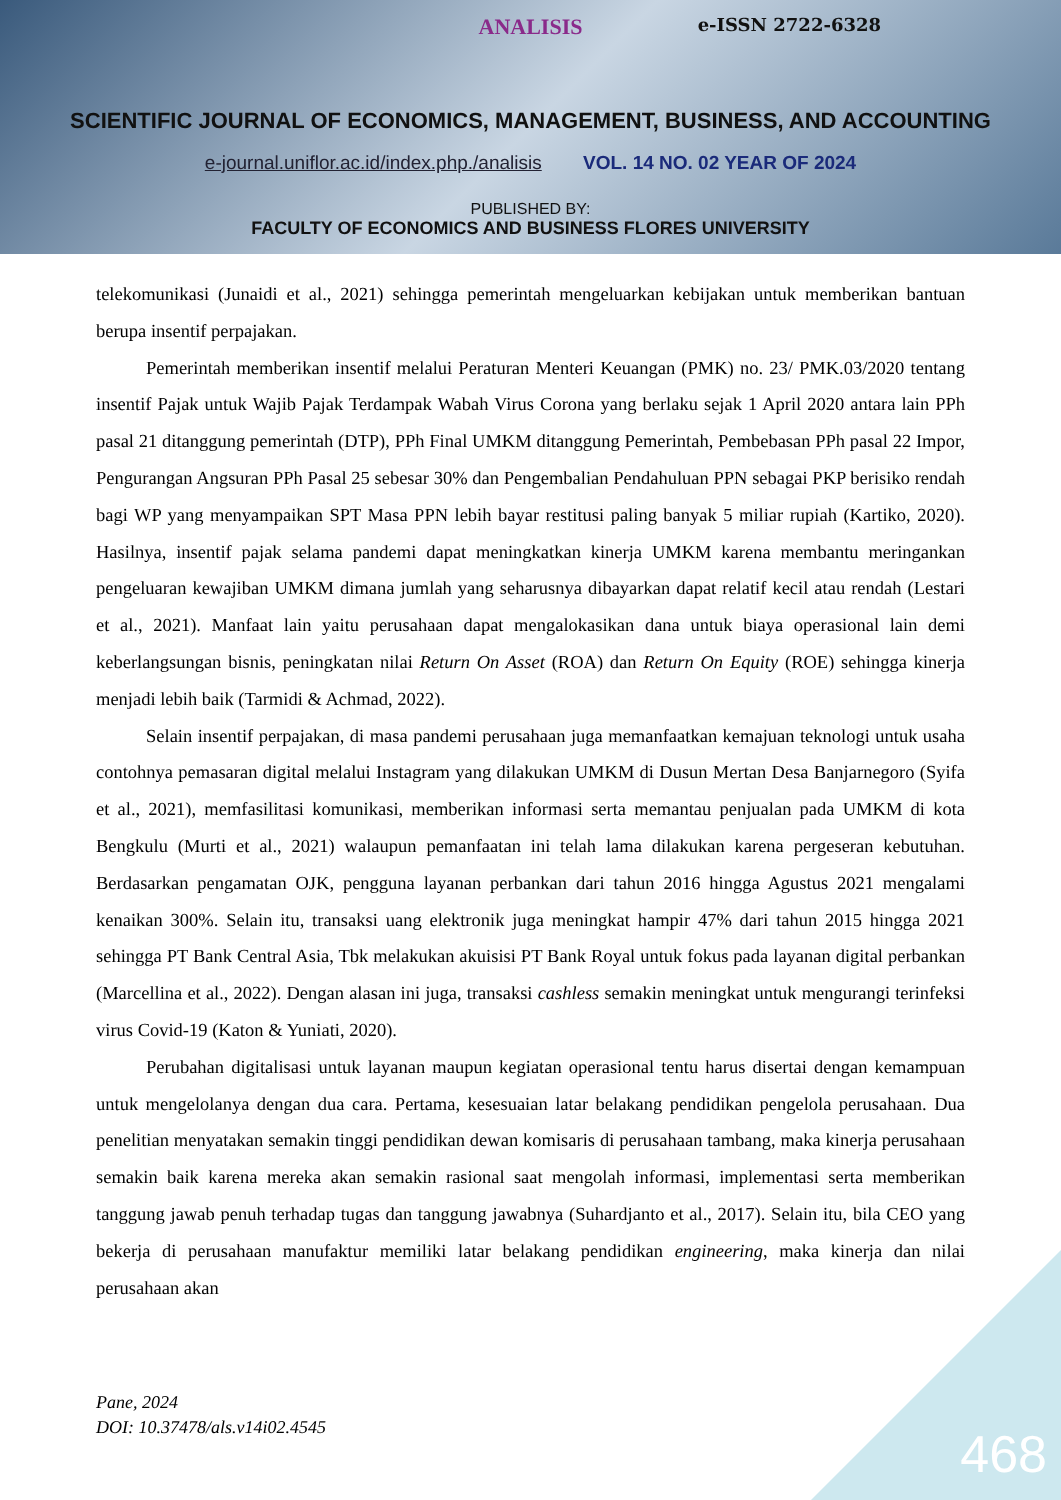e-ISSN 2722-6328
ANALISIS
SCIENTIFIC JOURNAL OF ECONOMICS, MANAGEMENT, BUSINESS, AND ACCOUNTING
e-journal.uniflor.ac.id/index.php./analisis VOL. 14 NO. 02 YEAR OF 2024
PUBLISHED BY:
FACULTY OF ECONOMICS AND BUSINESS FLORES UNIVERSITY
telekomunikasi (Junaidi et al., 2021) sehingga pemerintah mengeluarkan kebijakan untuk memberikan bantuan berupa insentif perpajakan.
Pemerintah memberikan insentif melalui Peraturan Menteri Keuangan (PMK) no. 23/ PMK.03/2020 tentang insentif Pajak untuk Wajib Pajak Terdampak Wabah Virus Corona yang berlaku sejak 1 April 2020 antara lain PPh pasal 21 ditanggung pemerintah (DTP), PPh Final UMKM ditanggung Pemerintah, Pembebasan PPh pasal 22 Impor, Pengurangan Angsuran PPh Pasal 25 sebesar 30% dan Pengembalian Pendahuluan PPN sebagai PKP berisiko rendah bagi WP yang menyampaikan SPT Masa PPN lebih bayar restitusi paling banyak 5 miliar rupiah (Kartiko, 2020). Hasilnya, insentif pajak selama pandemi dapat meningkatkan kinerja UMKM karena membantu meringankan pengeluaran kewajiban UMKM dimana jumlah yang seharusnya dibayarkan dapat relatif kecil atau rendah (Lestari et al., 2021). Manfaat lain yaitu perusahaan dapat mengalokasikan dana untuk biaya operasional lain demi keberlangsungan bisnis, peningkatan nilai Return On Asset (ROA) dan Return On Equity (ROE) sehingga kinerja menjadi lebih baik (Tarmidi & Achmad, 2022).
Selain insentif perpajakan, di masa pandemi perusahaan juga memanfaatkan kemajuan teknologi untuk usaha contohnya pemasaran digital melalui Instagram yang dilakukan UMKM di Dusun Mertan Desa Banjarnegoro (Syifa et al., 2021), memfasilitasi komunikasi, memberikan informasi serta memantau penjualan pada UMKM di kota Bengkulu (Murti et al., 2021) walaupun pemanfaatan ini telah lama dilakukan karena pergeseran kebutuhan. Berdasarkan pengamatan OJK, pengguna layanan perbankan dari tahun 2016 hingga Agustus 2021 mengalami kenaikan 300%. Selain itu, transaksi uang elektronik juga meningkat hampir 47% dari tahun 2015 hingga 2021 sehingga PT Bank Central Asia, Tbk melakukan akuisisi PT Bank Royal untuk fokus pada layanan digital perbankan (Marcellina et al., 2022). Dengan alasan ini juga, transaksi cashless semakin meningkat untuk mengurangi terinfeksi virus Covid-19 (Katon & Yuniati, 2020).
Perubahan digitalisasi untuk layanan maupun kegiatan operasional tentu harus disertai dengan kemampuan untuk mengelolanya dengan dua cara. Pertama, kesesuaian latar belakang pendidikan pengelola perusahaan. Dua penelitian menyatakan semakin tinggi pendidikan dewan komisaris di perusahaan tambang, maka kinerja perusahaan semakin baik karena mereka akan semakin rasional saat mengolah informasi, implementasi serta memberikan tanggung jawab penuh terhadap tugas dan tanggung jawabnya (Suhardjanto et al., 2017). Selain itu, bila CEO yang bekerja di perusahaan manufaktur memiliki latar belakang pendidikan engineering, maka kinerja dan nilai perusahaan akan
Pane, 2024
DOI: 10.37478/als.v14i02.4545
468